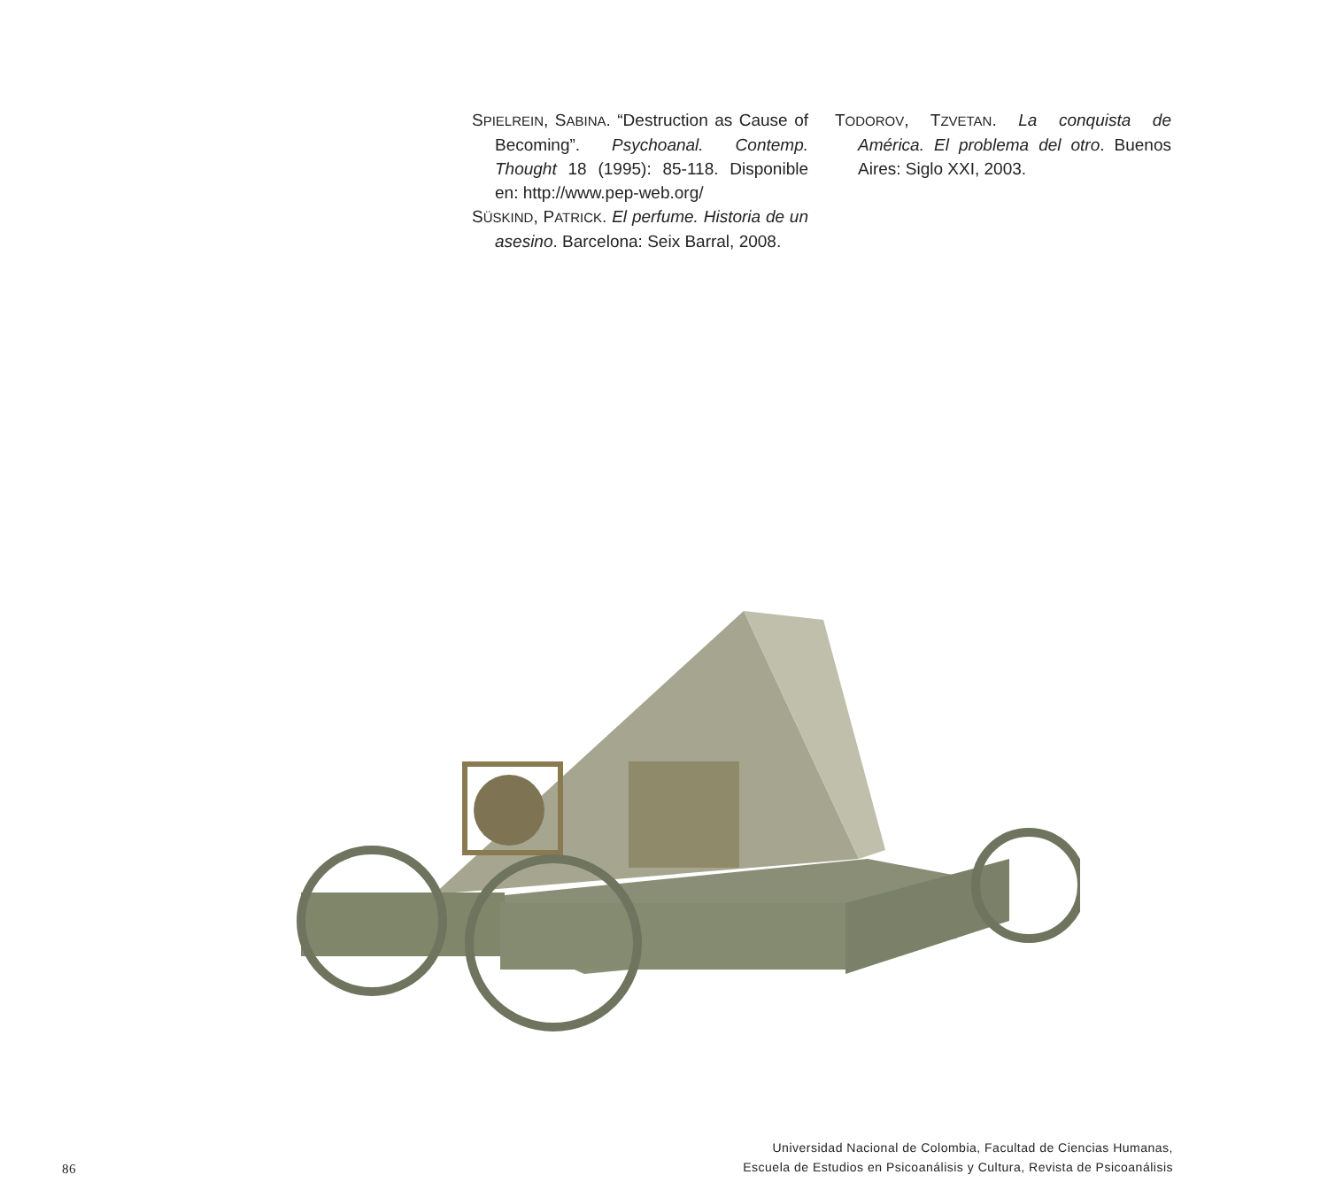SPIELREIN, SABINA. “Destruction as Cause of Becoming”. Psychoanal. Contemp. Thought 18 (1995): 85-118. Disponible en: http://www.pep-web.org/
SÜSKIND, PATRICK. El perfume. Historia de un asesino. Barcelona: Seix Barral, 2008.
TODOROV, TZVETAN. La conquista de América. El problema del otro. Buenos Aires: Siglo XXI, 2003.
86
Universidad Nacional de Colombia, Facultad de Ciencias Humanas,
Escuela de Estudios en Psicoanálisis y Cultura, Revista de Psicoanálisis